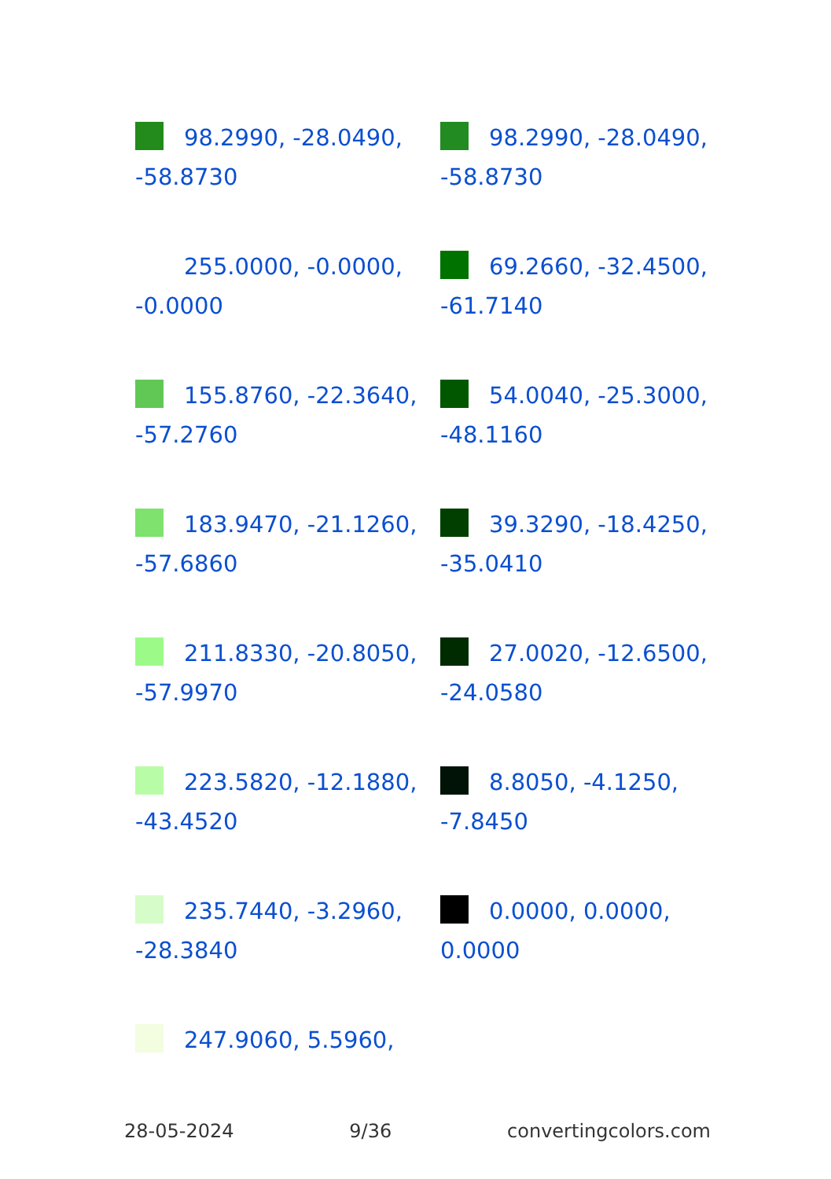98.2990, -28.0490, -58.8730
98.2990, -28.0490, -58.8730
255.0000, -0.0000, -0.0000
69.2660, -32.4500, -61.7140
155.8760, -22.3640, -57.2760
54.0040, -25.3000, -48.1160
183.9470, -21.1260, -57.6860
39.3290, -18.4250, -35.0410
211.8330, -20.8050, -57.9970
27.0020, -12.6500, -24.0580
223.5820, -12.1880, -43.4520
8.8050, -4.1250, -7.8450
235.7440, -3.2960, -28.3840
0.0000, 0.0000, 0.0000
247.9060, 5.5960,
28-05-2024 9/36 convertingcolors.com